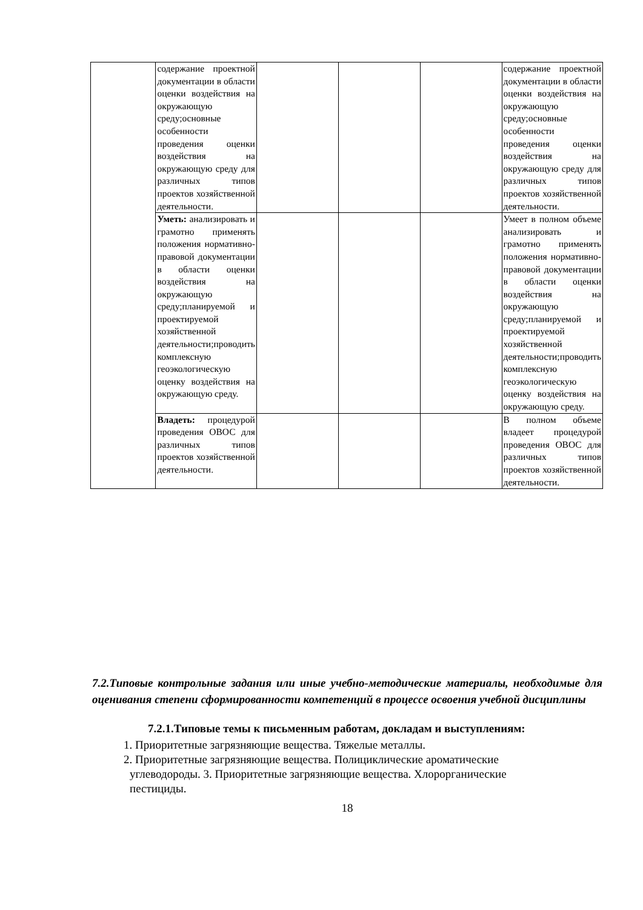| | содержание проектной документации в области оценки воздействия на окружающую среду;основные особенности проведения оценки воздействия на окружающую среду для различных типов проектов хозяйственной деятельности. | | | | содержание проектной документации в области оценки воздействия на окружающую среду;основные особенности проведения оценки воздействия на окружающую среду для различных типов проектов хозяйственной деятельности. |
| | Уметь: анализировать и грамотно применять положения нормативно-правовой документации в области оценки воздействия на окружающую среду;планируемой и проектируемой хозяйственной деятельности;проводить комплексную геоэкологическую оценку воздействия на окружающую среду. | | | | Умеет в полном объеме анализировать и грамотно применять положения нормативно-правовой документации в области оценки воздействия на окружающую среду;планируемой и проектируемой хозяйственной деятельности;проводить комплексную геоэкологическую оценку воздействия на окружающую среду. |
| | Владеть: процедурой проведения ОВОС для различных типов проектов хозяйственной деятельности. | | | | В полном объеме владеет процедурой проведения ОВОС для различных типов проектов хозяйственной деятельности. |
7.2.Типовые контрольные задания или иные учебно-методические материалы, необходимые для оценивания степени сформированности компетенций в процессе освоения учебной дисциплины
7.2.1.Типовые темы к письменным работам, докладам и выступлениям:
1. Приоритетные загрязняющие вещества. Тяжелые металлы.
2. Приоритетные загрязняющие вещества. Полициклические ароматические
углеводороды. 3. Приоритетные загрязняющие вещества. Хлорорганические
пестициды.
18